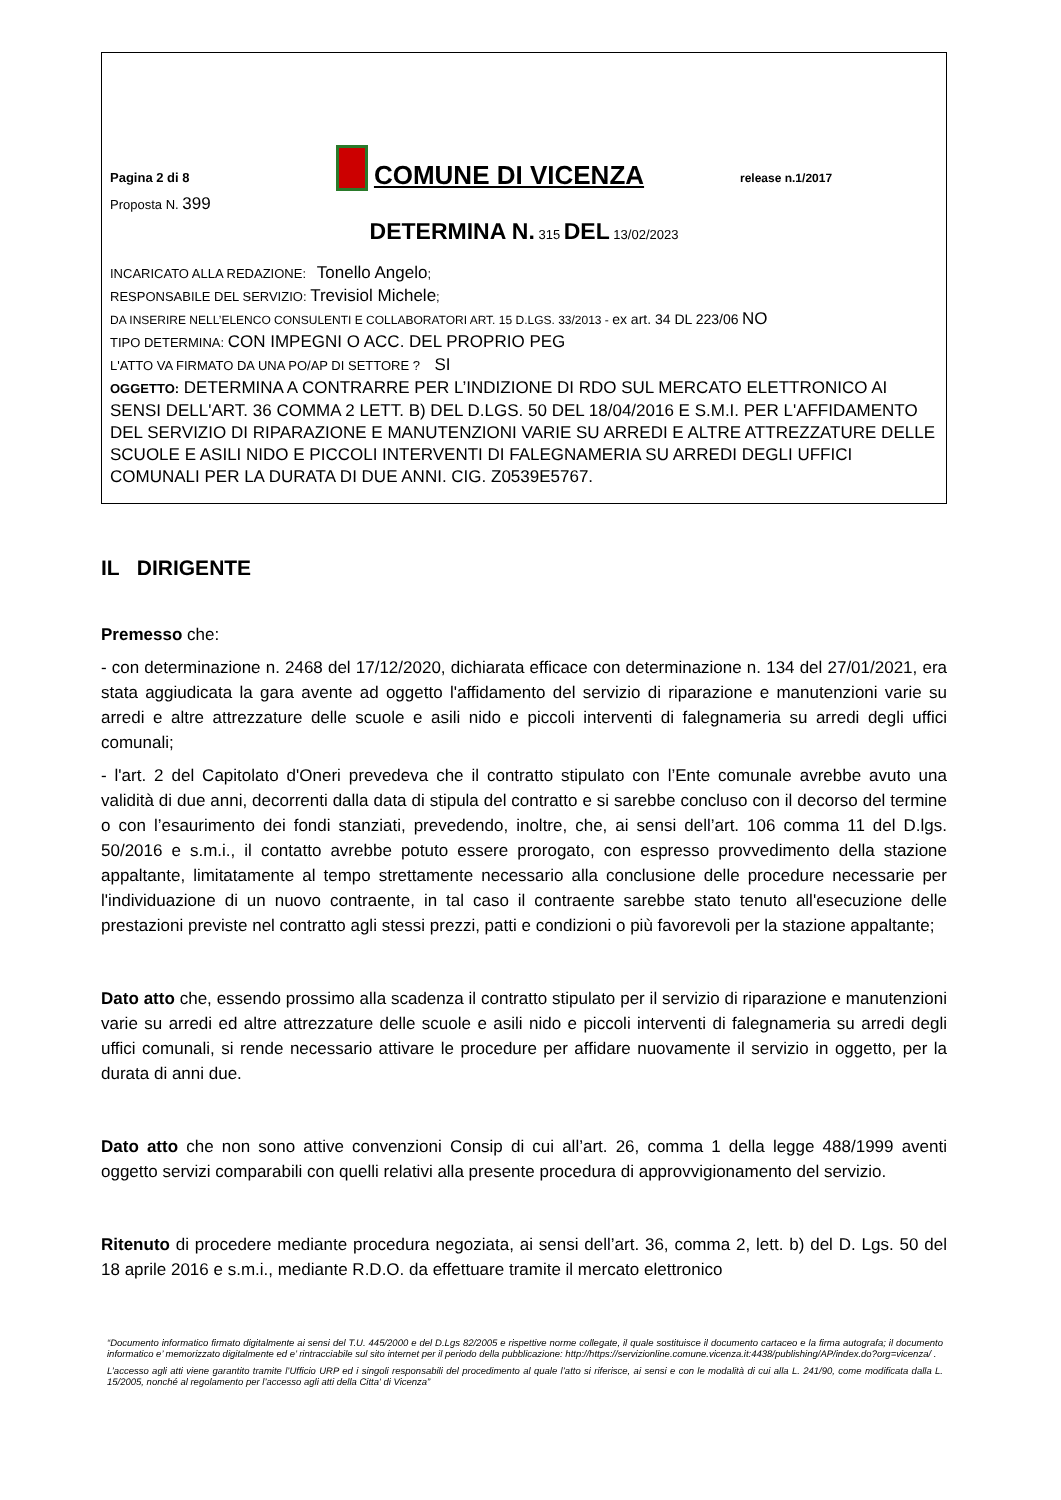Pagina 2 di 8
COMUNE DI VICENZA
release n.1/2017
Proposta N. 399
DETERMINA N. 315 DEL 13/02/2023
INCARICATO ALLA REDAZIONE: Tonello Angelo;
RESPONSABILE DEL SERVIZIO: Trevisiol Michele;
DA INSERIRE NELL’ELENCO CONSULENTI E COLLABORATORI ART. 15 D.LGS. 33/2013 - ex art. 34 DL 223/06 NO
TIPO DETERMINA: CON IMPEGNI O ACC. DEL PROPRIO PEG
L'ATTO VA FIRMATO DA UNA PO/AP DI SETTORE ? SI
OGGETTO: DETERMINA A CONTRARRE PER L’INDIZIONE DI RDO SUL MERCATO ELETTRONICO AI SENSI DELL'ART. 36 COMMA 2 LETT. B) DEL D.LGS. 50 DEL 18/04/2016 E S.M.I. PER L'AFFIDAMENTO DEL SERVIZIO DI RIPARAZIONE E MANUTENZIONI VARIE SU ARREDI E ALTRE ATTREZZATURE DELLE SCUOLE E ASILI NIDO E PICCOLI INTERVENTI DI FALEGNAMERIA SU ARREDI DEGLI UFFICI COMUNALI PER LA DURATA DI DUE ANNI. CIG. Z0539E5767.
IL DIRIGENTE
Premesso che:
- con determinazione n. 2468 del 17/12/2020, dichiarata efficace con determinazione n. 134 del 27/01/2021, era stata aggiudicata la gara avente ad oggetto l'affidamento del servizio di riparazione e manutenzioni varie su arredi e altre attrezzature delle scuole e asili nido e piccoli interventi di falegnameria su arredi degli uffici comunali;
- l'art. 2 del Capitolato d'Oneri prevedeva che il contratto stipulato con l’Ente comunale avrebbe avuto una validità di due anni, decorrenti dalla data di stipula del contratto e si sarebbe concluso con il decorso del termine o con l’esaurimento dei fondi stanziati, prevedendo, inoltre, che, ai sensi dell’art. 106 comma 11 del D.lgs. 50/2016 e s.m.i., il contatto avrebbe potuto essere prorogato, con espresso provvedimento della stazione appaltante, limitatamente al tempo strettamente necessario alla conclusione delle procedure necessarie per l'individuazione di un nuovo contraente, in tal caso il contraente sarebbe stato tenuto all'esecuzione delle prestazioni previste nel contratto agli stessi prezzi, patti e condizioni o più favorevoli per la stazione appaltante;
Dato atto che, essendo prossimo alla scadenza il contratto stipulato per il servizio di riparazione e manutenzioni varie su arredi ed altre attrezzature delle scuole e asili nido e piccoli interventi di falegnameria su arredi degli uffici comunali, si rende necessario attivare le procedure per affidare nuovamente il servizio in oggetto, per la durata di anni due.
Dato atto che non sono attive convenzioni Consip di cui all’art. 26, comma 1 della legge 488/1999 aventi oggetto servizi comparabili con quelli relativi alla presente procedura di approvvigionamento del servizio.
Ritenuto di procedere mediante procedura negoziata, ai sensi dell’art. 36, comma 2, lett. b) del D. Lgs. 50 del 18 aprile 2016 e s.m.i., mediante R.D.O. da effettuare tramite il mercato elettronico
“Documento informatico firmato digitalmente ai sensi del T.U. 445/2000 e del D.Lgs 82/2005 e rispettive norme collegate, il quale sostituisce il documento cartaceo e la firma autografa; il documento informatico e’ memorizzato digitalmente ed e’ rintracciabile sul sito internet per il periodo della pubblicazione: http://https://servizionline.comune.vicenza.it:4438/publishing/AP/index.do?org=vicenza/ .
L’accesso agli atti viene garantito tramite l’Ufficio URP ed i singoli responsabili del procedimento al quale l’atto si riferisce, ai sensi e con le modalità di cui alla L. 241/90, come modificata dalla L. 15/2005, nonché al regolamento per l’accesso agli atti della Citta' di Vicenza”